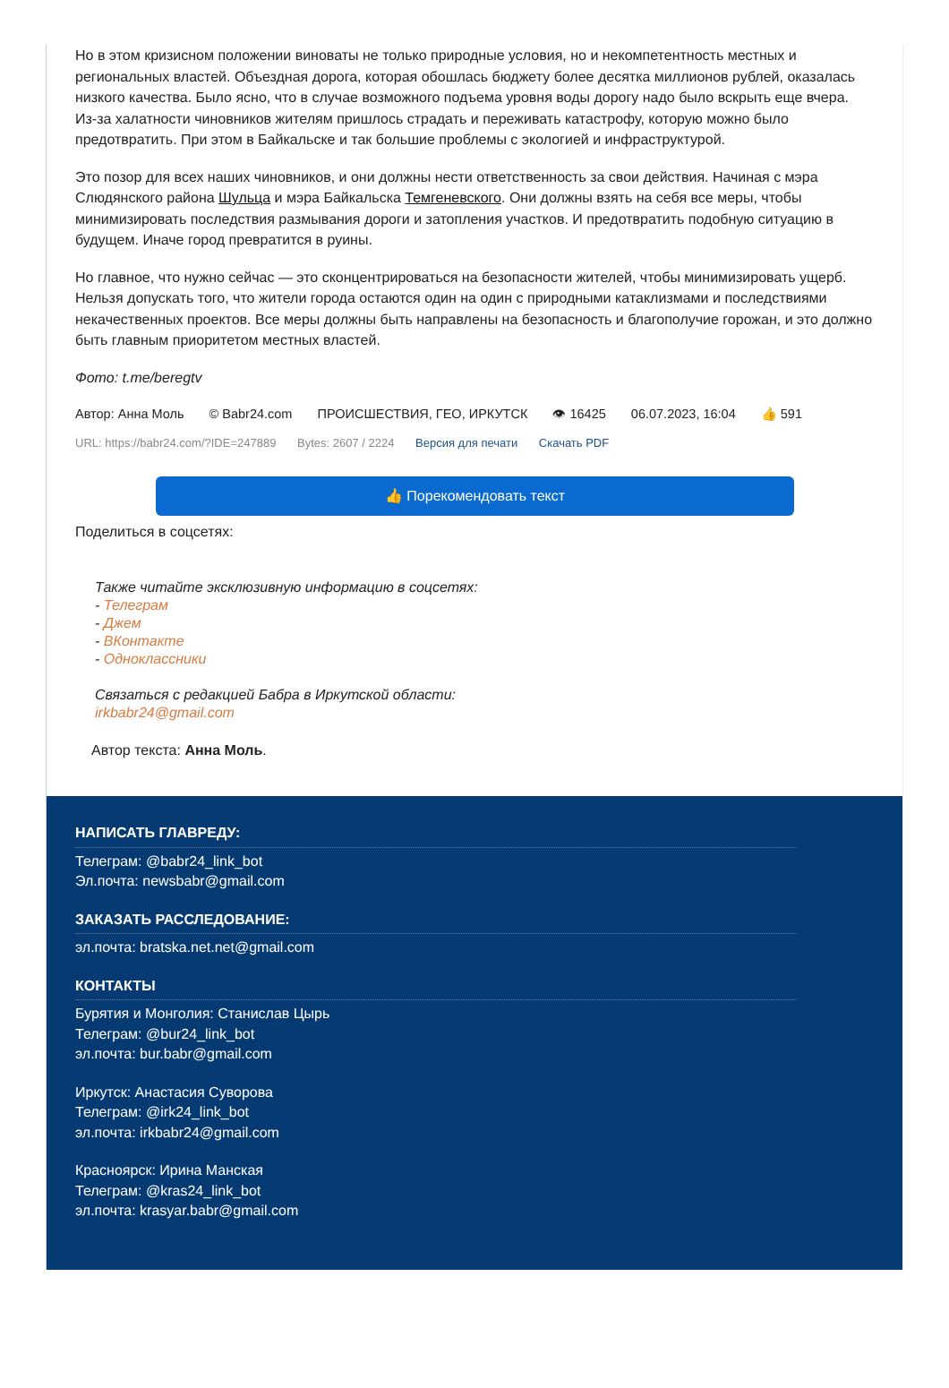Но в этом кризисном положении виноваты не только природные условия, но и некомпетентность местных и региональных властей. Объездная дорога, которая обошлась бюджету более десятка миллионов рублей, оказалась низкого качества. Было ясно, что в случае возможного подъема уровня воды дорогу надо было вскрыть еще вчера. Из-за халатности чиновников жителям пришлось страдать и переживать катастрофу, которую можно было предотвратить. При этом в Байкальске и так большие проблемы с экологией и инфраструктурой.
Это позор для всех наших чиновников, и они должны нести ответственность за свои действия. Начиная с мэра Слюдянского района Шульца и мэра Байкальска Темгеневского. Они должны взять на себя все меры, чтобы минимизировать последствия размывания дороги и затопления участков. И предотвратить подобную ситуацию в будущем. Иначе город превратится в руины.
Но главное, что нужно сейчас — это сконцентрироваться на безопасности жителей, чтобы минимизировать ущерб. Нельзя допускать того, что жители города остаются один на один с природными катаклизмами и последствиями некачественных проектов. Все меры должны быть направлены на безопасность и благополучие горожан, и это должно быть главным приоритетом местных властей.
Фото: t.me/beregtv
Автор: Анна Моль © Babr24.com ПРОИСШЕСТВИЯ, ГЕО, ИРКУТСК 👁 16425 06.07.2023, 16:04 👍 591
URL: https://babr24.com/?IDE=247889 Bytes: 2607 / 2224 Версия для печати Скачать PDF
👍 Порекомендовать текст
Поделиться в соцсетях:
Также читайте эксклюзивную информацию в соцсетях:
- Телеграм
- Джем
- ВКонтакте
- Одноклассники
Связаться с редакцией Бабра в Иркутской области:
irkbabr24@gmail.com
Автор текста: Анна Моль.
НАПИСАТЬ ГЛАВРЕДУ:
Телеграм: @babr24_link_bot
Эл.почта: newsbabr@gmail.com
ЗАКАЗАТЬ РАССЛЕДОВАНИЕ:
эл.почта: bratska.net.net@gmail.com
КОНТАКТЫ
Бурятия и Монголия: Станислав Цырь
Телеграм: @bur24_link_bot
эл.почта: bur.babr@gmail.com
Иркутск: Анастасия Суворова
Телеграм: @irk24_link_bot
эл.почта: irkbabr24@gmail.com
Красноярск: Ирина Манская
Телеграм: @kras24_link_bot
эл.почта: krasyar.babr@gmail.com